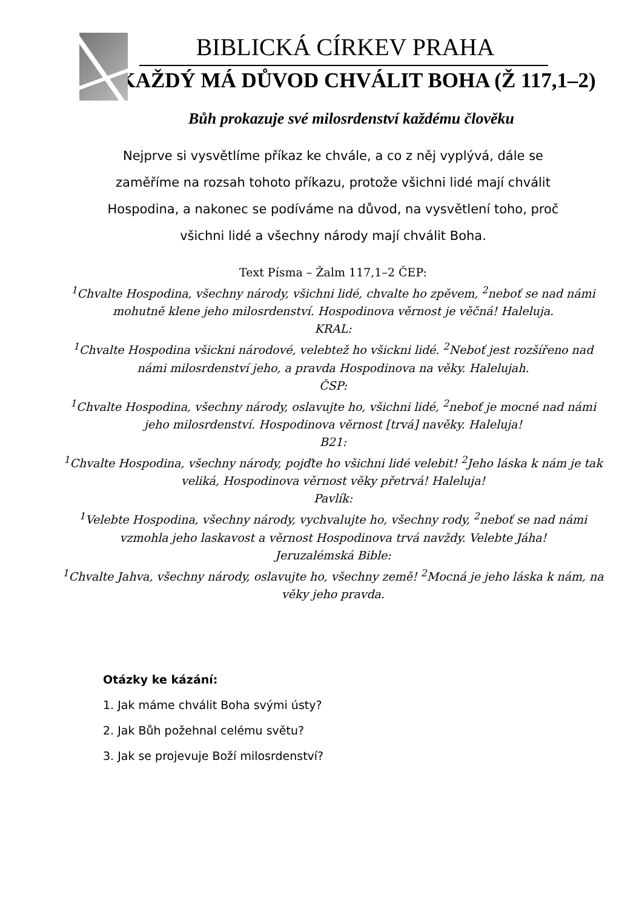BIBLICKÁ CÍRKEV PRAHA
KAŽDÝ MÁ DŮVOD CHVÁLIT BOHA (Ž 117,1–2)
Bůh prokazuje své milosrdenství každému člověku
Nejprve si vysvětlíme příkaz ke chvále, a co z něj vyplývá, dále se zaměříme na rozsah tohoto příkazu, protože všichni lidé mají chválit Hospodina, a nakonec se podíváme na důvod, na vysvětlení toho, proč všichni lidé a všechny národy mají chválit Boha.
Text Písma – Žalm 117,1–2 ČEP:
<sup>1</sup>Chvalte Hospodina, všechny národy, všichni lidé, chvalte ho zpěvem, <sup>2</sup>neboť se nad námi mohutně klene jeho milosrdenství. Hospodinova věrnost je věčná! Haleluja.
KRAL:
<sup>1</sup>Chvalte Hospodina všickni národové, velebtež ho všickni lidé. <sup>2</sup>Neboť jest rozšířeno nad námi milosrdenství jeho, a pravda Hospodinova na věky. Halelujah.
ČSP:
<sup>1</sup>Chvalte Hospodina, všechny národy, oslavujte ho, všichni lidé, <sup>2</sup>neboť je mocné nad námi jeho milosrdenství. Hospodinova věrnost [trvá] navěky. Haleluja!
B21:
<sup>1</sup>Chvalte Hospodina, všechny národy, pojďte ho všichni lidé velebit! <sup>2</sup>Jeho láska k nám je tak veliká, Hospodinova věrnost věky přetrvá! Haleluja!
Pavlík:
<sup>1</sup>Velebte Hospodina, všechny národy, vychvalujte ho, všechny rody, <sup>2</sup>neboť se nad námi vzmohla jeho laskavost a věrnost Hospodinova trvá navždy. Velebte Jáha!
Jeruzalémská Bible:
<sup>1</sup>Chvalte Jahva, všechny národy, oslavujte ho, všechny země! <sup>2</sup>Mocná je jeho láska k nám, na věky jeho pravda.
Otázky ke kázání:
1. Jak máme chválit Boha svými ústy?
2. Jak Bůh požehnal celému světu?
3. Jak se projevuje Boží milosrdenství?